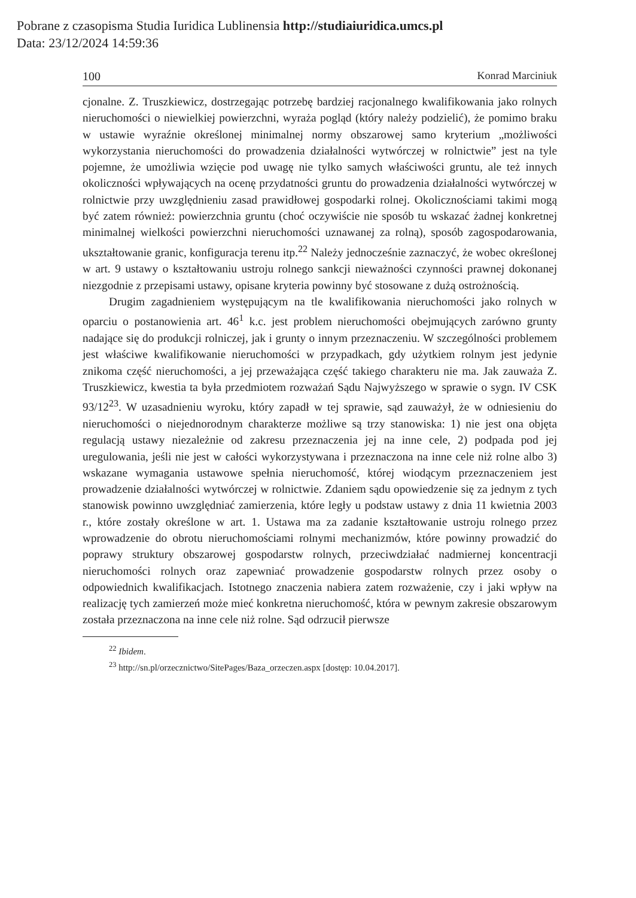Pobrane z czasopisma Studia Iuridica Lublinensia http://studiaiuridica.umcs.pl
Data: 23/12/2024 14:59:36
100 Konrad Marciniuk
cjonalne. Z. Truszkiewicz, dostrzegając potrzebę bardziej racjonalnego kwalifikowania jako rolnych nieruchomości o niewielkiej powierzchni, wyraża pogląd (który należy podzielić), że pomimo braku w ustawie wyraźnie określonej minimalnej normy obszarowej samo kryterium „możliwości wykorzystania nieruchomości do prowadzenia działalności wytwórczej w rolnictwie” jest na tyle pojemne, że umożliwia wzięcie pod uwagę nie tylko samych właściwości gruntu, ale też innych okoliczności wpływających na ocenę przydatności gruntu do prowadzenia działalności wytwórczej w rolnictwie przy uwzględnieniu zasad prawidłowej gospodarki rolnej. Okolicznościami takimi mogą być zatem również: powierzchnia gruntu (choć oczywiście nie sposób tu wskazać żadnej konkretnej minimalnej wielkości powierzchni nieruchomości uznawanej za rolną), sposób zagospodarowania, ukształtowanie granic, konfiguracja terenu itp.<sup>22</sup> Należy jednocześnie zaznaczyć, że wobec określonej w art. 9 ustawy o kształtowaniu ustroju rolnego sankcji nieważności czynności prawnej dokonanej niezgodnie z przepisami ustawy, opisane kryteria powinny być stosowane z dużą ostrożnością.
Drugim zagadnieniem występującym na tle kwalifikowania nieruchomości jako rolnych w oparciu o postanowienia art. 46<sup>1</sup> k.c. jest problem nieruchomości obejmujących zarówno grunty nadające się do produkcji rolniczej, jak i grunty o innym przeznaczeniu. W szczególności problemem jest właściwe kwalifikowanie nieruchomości w przypadkach, gdy użytkiem rolnym jest jedynie znikoma część nieruchomości, a jej przeważająca część takiego charakteru nie ma. Jak zauważa Z. Truszkiewicz, kwestia ta była przedmiotem rozważań Sądu Najwyższego w sprawie o sygn. IV CSK 93/12<sup>23</sup>. W uzasadnieniu wyroku, który zapadł w tej sprawie, sąd zauważył, że w odniesieniu do nieruchomości o niejednorodnym charakterze możliwe są trzy stanowiska: 1) nie jest ona objęta regulacją ustawy niezależnie od zakresu przeznaczenia jej na inne cele, 2) podpada pod jej uregulowania, jeśli nie jest w całości wykorzystywana i przeznaczona na inne cele niż rolne albo 3) wskazane wymagania ustawowe spełnia nieruchomość, której wiodącym przeznaczeniem jest prowadzenie działalności wytwórczej w rolnictwie. Zdaniem sądu opowiedzenie się za jednym z tych stanowisk powinno uwzględniać zamierzenia, które legły u podstaw ustawy z dnia 11 kwietnia 2003 r., które zostały określone w art. 1. Ustawa ma za zadanie kształtowanie ustroju rolnego przez wprowadzenie do obrotu nieruchomościami rolnymi mechanizmów, które powinny prowadzić do poprawy struktury obszarowej gospodarstw rolnych, przeciwdziałać nadmiernej koncentracji nieruchomości rolnych oraz zapewniać prowadzenie gospodarstw rolnych przez osoby o odpowiednich kwalifikacjach. Istotnego znaczenia nabiera zatem rozważenie, czy i jaki wpływ na realizację tych zamierzeń może mieć konkretna nieruchomość, która w pewnym zakresie obszarowym została przeznaczona na inne cele niż rolne. Sąd odrzucił pierwsze
<sup>22</sup> Ibidem.
<sup>23</sup> http://sn.pl/orzecznictwo/SitePages/Baza_orzeczen.aspx [dostęp: 10.04.2017].